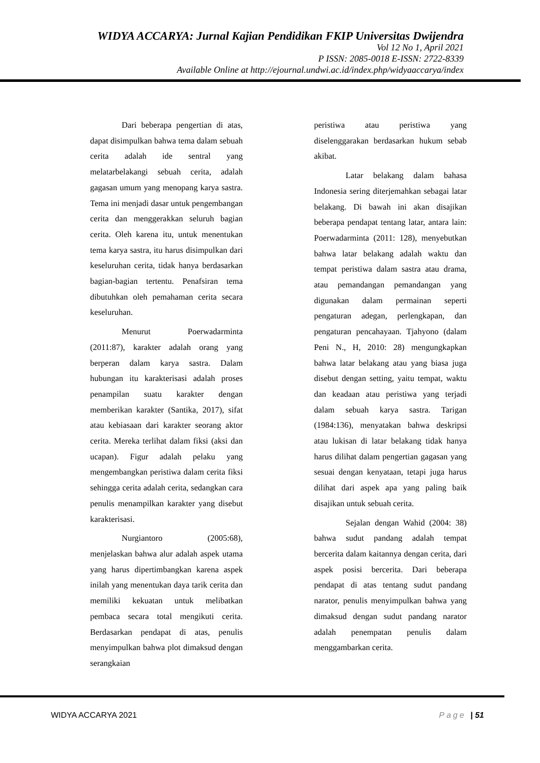WIDYA ACCARYA: Jurnal Kajian Pendidikan FKIP Universitas Dwijendra
Vol 12 No 1, April 2021
P ISSN: 2085-0018 E-ISSN: 2722-8339
Available Online at http://ejournal.undwi.ac.id/index.php/widyaaccarya/index
Dari beberapa pengertian di atas, dapat disimpulkan bahwa tema dalam sebuah cerita adalah ide sentral yang melatarbelakangi sebuah cerita, adalah gagasan umum yang menopang karya sastra. Tema ini menjadi dasar untuk pengembangan cerita dan menggerakkan seluruh bagian cerita. Oleh karena itu, untuk menentukan tema karya sastra, itu harus disimpulkan dari keseluruhan cerita, tidak hanya berdasarkan bagian-bagian tertentu. Penafsiran tema dibutuhkan oleh pemahaman cerita secara keseluruhan.
Menurut Poerwadarminta (2011:87), karakter adalah orang yang berperan dalam karya sastra. Dalam hubungan itu karakterisasi adalah proses penampilan suatu karakter dengan memberikan karakter (Santika, 2017), sifat atau kebiasaan dari karakter seorang aktor cerita. Mereka terlihat dalam fiksi (aksi dan ucapan). Figur adalah pelaku yang mengembangkan peristiwa dalam cerita fiksi sehingga cerita adalah cerita, sedangkan cara penulis menampilkan karakter yang disebut karakterisasi.
Nurgiantoro (2005:68), menjelaskan bahwa alur adalah aspek utama yang harus dipertimbangkan karena aspek inilah yang menentukan daya tarik cerita dan memiliki kekuatan untuk melibatkan pembaca secara total mengikuti cerita. Berdasarkan pendapat di atas, penulis menyimpulkan bahwa plot dimaksud dengan serangkaian
peristiwa atau peristiwa yang diselenggarakan berdasarkan hukum sebab akibat.
Latar belakang dalam bahasa Indonesia sering diterjemahkan sebagai latar belakang. Di bawah ini akan disajikan beberapa pendapat tentang latar, antara lain: Poerwadarminta (2011: 128), menyebutkan bahwa latar belakang adalah waktu dan tempat peristiwa dalam sastra atau drama, atau pemandangan pemandangan yang digunakan dalam permainan seperti pengaturan adegan, perlengkapan, dan pengaturan pencahayaan. Tjahyono (dalam Peni N., H, 2010: 28) mengungkapkan bahwa latar belakang atau yang biasa juga disebut dengan setting, yaitu tempat, waktu dan keadaan atau peristiwa yang terjadi dalam sebuah karya sastra. Tarigan (1984:136), menyatakan bahwa deskripsi atau lukisan di latar belakang tidak hanya harus dilihat dalam pengertian gagasan yang sesuai dengan kenyataan, tetapi juga harus dilihat dari aspek apa yang paling baik disajikan untuk sebuah cerita.
Sejalan dengan Wahid (2004: 38) bahwa sudut pandang adalah tempat bercerita dalam kaitannya dengan cerita, dari aspek posisi bercerita. Dari beberapa pendapat di atas tentang sudut pandang narator, penulis menyimpulkan bahwa yang dimaksud dengan sudut pandang narator adalah penempatan penulis dalam menggambarkan cerita.
WIDYA ACCARYA 2021 Page | 51